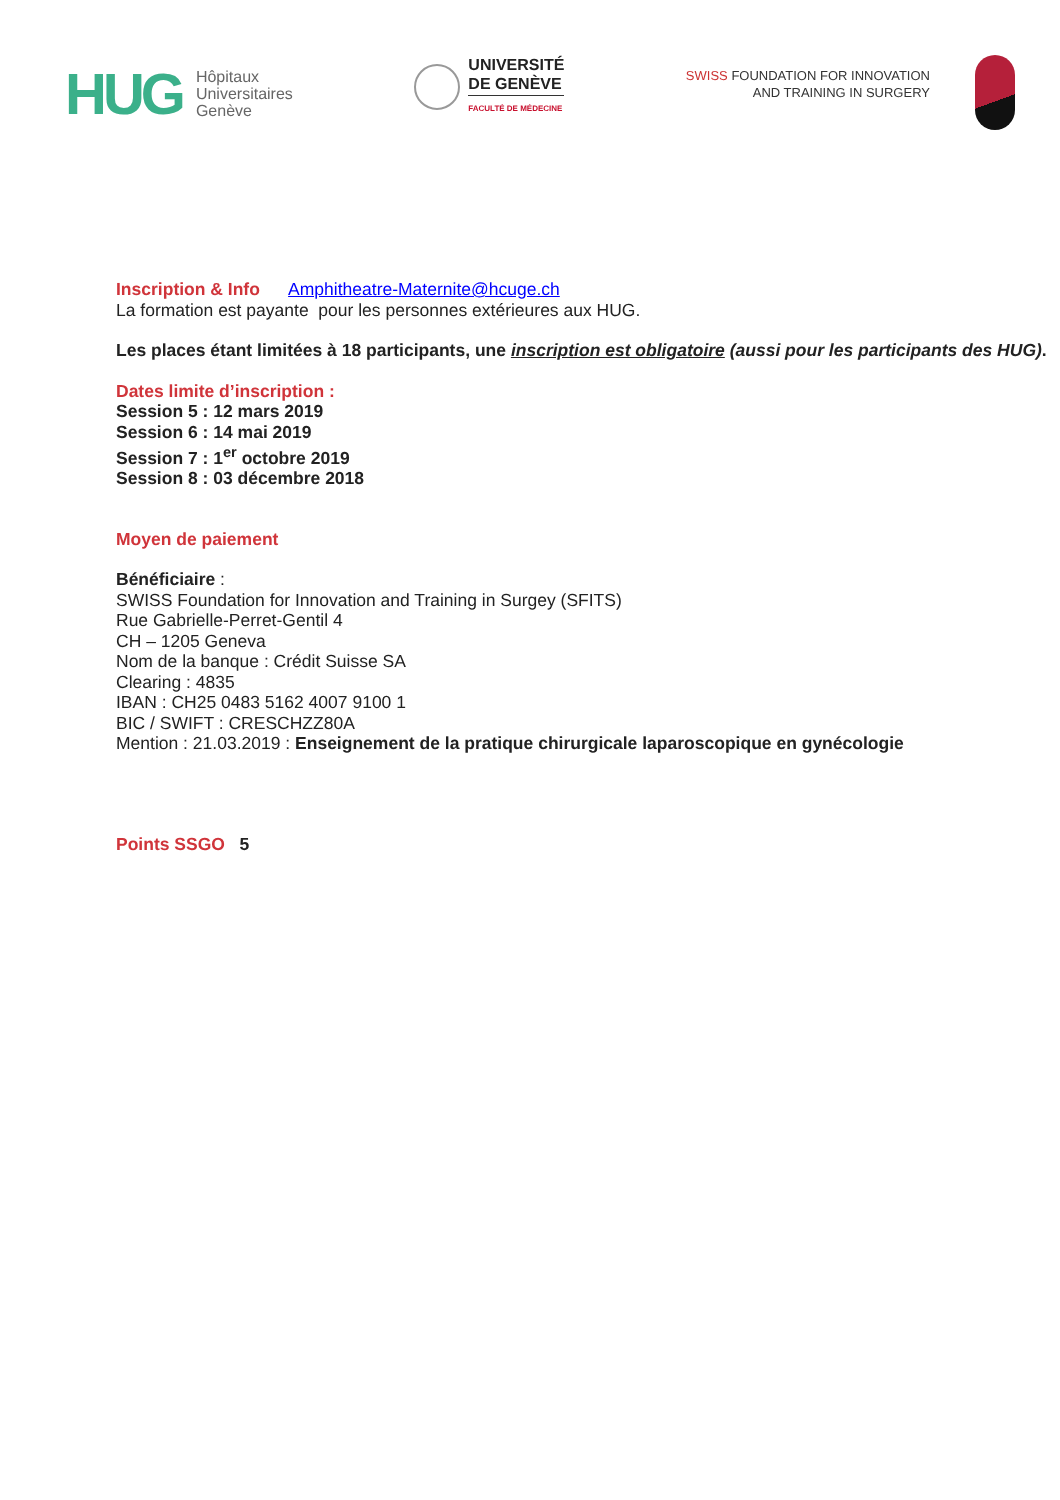HUG
Hôpitaux
Universitaires
Genève
UNIVERSITÉ
DE GENÈVE
FACULTÉ DE MÉDECINE
SWISS FOUNDATION FOR INNOVATION
AND TRAINING IN SURGERY
Inscription & Info Amphitheatre-Maternite@hcuge.ch
La formation est payante pour les personnes extérieures aux HUG.
Les places étant limitées à 18 participants, une inscription est obligatoire (aussi pour les participants des HUG).
Dates limite d’inscription :
Session 5 : 12 mars 2019
Session 6 : 14 mai 2019
Session 7 : 1<sup>er</sup> octobre 2019
Session 8 : 03 décembre 2018
Moyen de paiement
Bénéficiaire :
SWISS Foundation for Innovation and Training in Surgey (SFITS)
Rue Gabrielle-Perret-Gentil 4
CH – 1205 Geneva
Nom de la banque : Crédit Suisse SA
Clearing : 4835
IBAN : CH25 0483 5162 4007 9100 1
BIC / SWIFT : CRESCHZZ80A
Mention : 21.03.2019 : Enseignement de la pratique chirurgicale laparoscopique en gynécologie
Points SSGO 5